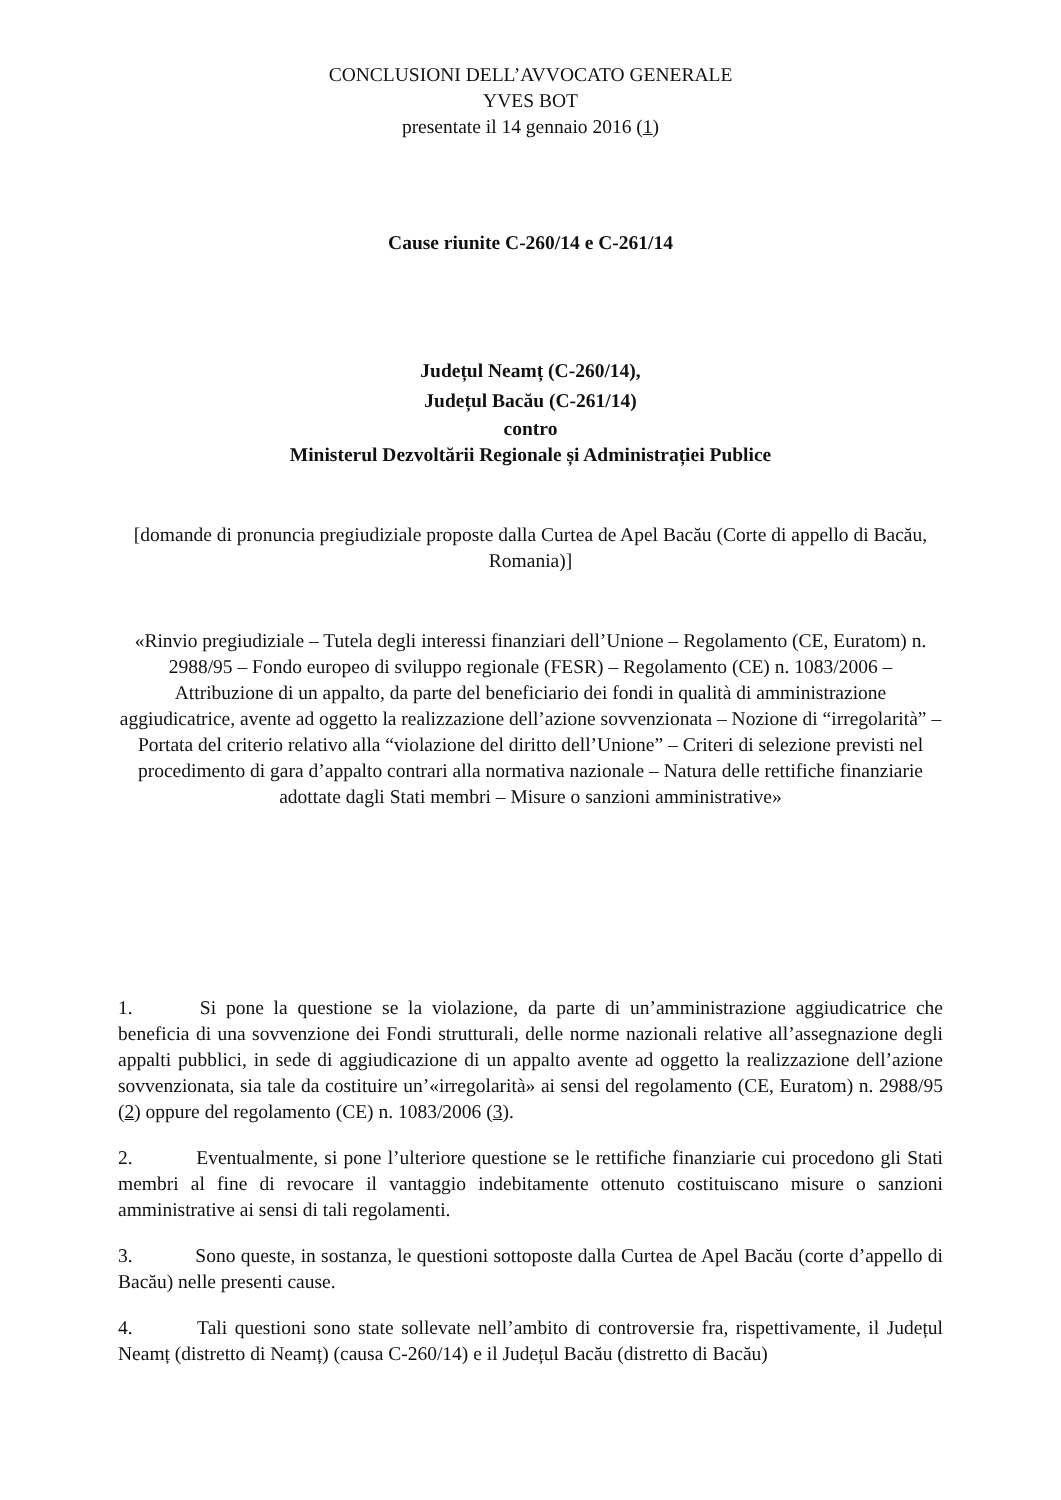CONCLUSIONI DELL’AVVOCATO GENERALE
YVES BOT
presentate il 14 gennaio 2016 (1)
Cause riunite C‑260/14 e C‑261/14
Județul Neamț (C‑260/14),
Județul Bacău (C‑261/14)
contro
Ministerul Dezvoltării Regionale și Administrației Publice
[domande di pronuncia pregiudiziale proposte dalla Curtea de Apel Bacău (Corte di appello di Bacău, Romania)]
«Rinvio pregiudiziale – Tutela degli interessi finanziari dell’Unione – Regolamento (CE, Euratom) n. 2988/95 – Fondo europeo di sviluppo regionale (FESR) – Regolamento (CE) n. 1083/2006 – Attribuzione di un appalto, da parte del beneficiario dei fondi in qualità di amministrazione aggiudicatrice, avente ad oggetto la realizzazione dell’azione sovvenzionata – Nozione di “irregolarità” – Portata del criterio relativo alla “violazione del diritto dell’Unione” – Criteri di selezione previsti nel procedimento di gara d’appalto contrari alla normativa nazionale – Natura delle rettifiche finanziarie adottate dagli Stati membri – Misure o sanzioni amministrative»
1. Si pone la questione se la violazione, da parte di un’amministrazione aggiudicatrice che beneficia di una sovvenzione dei Fondi strutturali, delle norme nazionali relative all’assegnazione degli appalti pubblici, in sede di aggiudicazione di un appalto avente ad oggetto la realizzazione dell’azione sovvenzionata, sia tale da costituire un’«irregolarità» ai sensi del regolamento (CE, Euratom) n. 2988/95 (2) oppure del regolamento (CE) n. 1083/2006 (3).
2. Eventualmente, si pone l’ulteriore questione se le rettifiche finanziarie cui procedono gli Stati membri al fine di revocare il vantaggio indebitamente ottenuto costituiscano misure o sanzioni amministrative ai sensi di tali regolamenti.
3. Sono queste, in sostanza, le questioni sottoposte dalla Curtea de Apel Bacău (corte d’appello di Bacău) nelle presenti cause.
4. Tali questioni sono state sollevate nell’ambito di controversie fra, rispettivamente, il Județul Neamț (distretto di Neamț) (causa C‑260/14) e il Județul Bacău (distretto di Bacău)